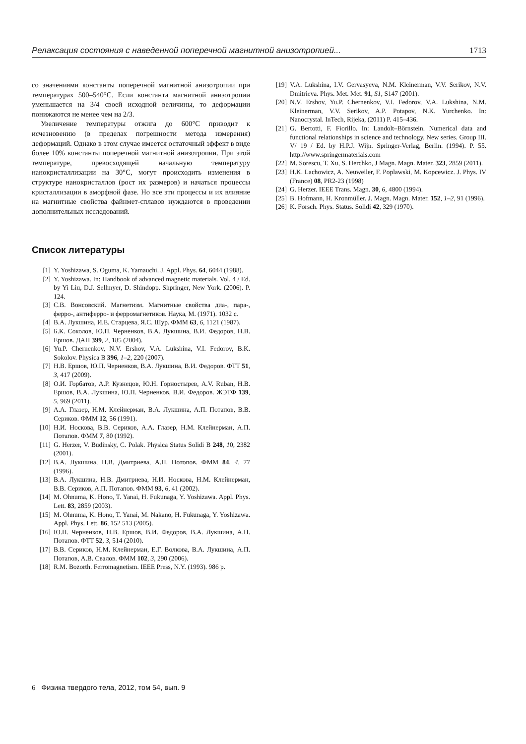Релаксация состояния с наведенной поперечной магнитной анизотропией... 1713
со значениями константы поперечной магнитной анизотропии при температурах 500–540°C. Если константа магнитной анизотропии уменьшается на 3/4 своей исходной величины, то деформации понижаются не менее чем на 2/3.
Увеличение температуры отжига до 600°C приводит к исчезновению (в пределах погрешности метода измерения) деформаций. Однако в этом случае имеется остаточный эффект в виде более 10% константы поперечной магнитной анизотропии. При этой температуре, превосходящей начальную температуру нанокристаллизации на 30°C, могут происходить изменения в структуре нанокристаллов (рост их размеров) и начаться процессы кристаллизации в аморфной фазе. Но все эти процессы и их влияние на магнитные свойства файнмет-сплавов нуждаются в проведении дополнительных исследований.
Список литературы
[1] Y. Yoshizawa, S. Oguma, K. Yamauchi. J. Appl. Phys. 64, 6044 (1988).
[2] Y. Yoshizawa. In: Handbook of advanced magnetic materials. Vol. 4 / Ed. by Yi Liu, D.J. Sellmyer, D. Shindopp. Shpringer, New York. (2006). P. 124.
[3] С.В. Вонсовский. Магнетизм. Магнитные свойства диа-, пара-, ферро-, антиферро- и ферромагнетиков. Наука, М. (1971). 1032 с.
[4] В.А. Лукшина, И.Е. Старцева, Я.С. Шур. ФММ 63, 6, 1121 (1987).
[5] Б.К. Соколов, Ю.П. Черненков, В.А. Лукшина, В.И. Федоров, Н.В. Ершов. ДАН 399, 2, 185 (2004).
[6] Yu.P. Chernenkov, N.V. Ershov, V.A. Lukshina, V.I. Fedorov, B.K. Sokolov. Physica B 396, 1–2, 220 (2007).
[7] Н.В. Ершов, Ю.П. Черненков, В.А. Лукшина, В.И. Федоров. ФТТ 51, 3, 417 (2009).
[8] О.И. Горбатов, А.Р. Кузнецов, Ю.Н. Горностырев, A.V. Ruban, Н.В. Ершов, В.А. Лукшина, Ю.П. Черненков, В.И. Федоров. ЖЭТФ 139, 5, 969 (2011).
[9] А.А. Глазер, Н.М. Клейнерман, В.А. Лукшина, А.П. Потапов, В.В. Сериков. ФММ 12, 56 (1991).
[10] Н.И. Носкова, В.В. Сериков, А.А. Глазер, Н.М. Клейнерман, А.П. Потапов. ФММ 7, 80 (1992).
[11] G. Herzer, V. Budinsky, C. Polak. Physica Status Solidi B 248, 10, 2382 (2001).
[12] В.А. Лукшина, Н.В. Дмитриева, А.П. Потопов. ФММ 84, 4, 77 (1996).
[13] В.А. Лукшина, Н.В. Дмитриева, Н.И. Носкова, Н.М. Клейнерман, В.В. Сериков, А.П. Потапов. ФММ 93, 6, 41 (2002).
[14] M. Ohnuma, K. Hono, T. Yanai, H. Fukunaga, Y. Yoshizawa. Appl. Phys. Lett. 83, 2859 (2003).
[15] M. Ohnuma, K. Hono, T. Yanai, M. Nakano, H. Fukunaga, Y. Yoshizawa. Appl. Phys. Lett. 86, 152 513 (2005).
[16] Ю.П. Черненков, Н.В. Ершов, В.И. Федоров, В.А. Лукшина, А.П. Потапов. ФТТ 52, 3, 514 (2010).
[17] В.В. Сериков, Н.М. Клейнерман, Е.Г. Волкова, В.А. Лукшина, А.П. Потапов, А.В. Свалов. ФММ 102, 3, 290 (2006).
[18] R.M. Bozorth. Ferromagnetism. IEEE Press, N.Y. (1993). 986 p.
[19] V.A. Lukshina, I.V. Gervasyeva, N.M. Kleinerman, V.V. Serikov, N.V. Dmitrieva. Phys. Met. Met. 91, S1, S147 (2001).
[20] N.V. Ershov, Yu.P. Chernenkov, V.I. Fedorov, V.A. Lukshina, N.M. Kleinerman, V.V. Serikov, A.P. Potapov, N.K. Yurchenko. In: Nanocrystal. InTech, Rijeka, (2011) P. 415–436.
[21] G. Bertotti, F. Fiorillo. In: Landolt–Börnstein. Numerical data and functional relationships in science and technology. New series. Group III. V/ 19 / Ed. by H.P.J. Wijn. Springer-Verlag, Berlin. (1994). P. 55. http://www.springermaterials.com
[22] M. Sorescu, T. Xu, S. Herchko, J Magn. Magn. Mater. 323, 2859 (2011).
[23] H.K. Lachowicz, A. Neuweiler, F. Poplawski, M. Kopcewicz. J. Phys. IV (France) 08, PR2-23 (1998)
[24] G. Herzer. IEEE Trans. Magn. 30, 6, 4800 (1994).
[25] B. Hofmann, H. Kronmüller. J. Magn. Magn. Mater. 152, 1–2, 91 (1996).
[26] K. Forsch. Phys. Status. Solidi 42, 329 (1970).
6 Физика твердого тела, 2012, том 54, вып. 9